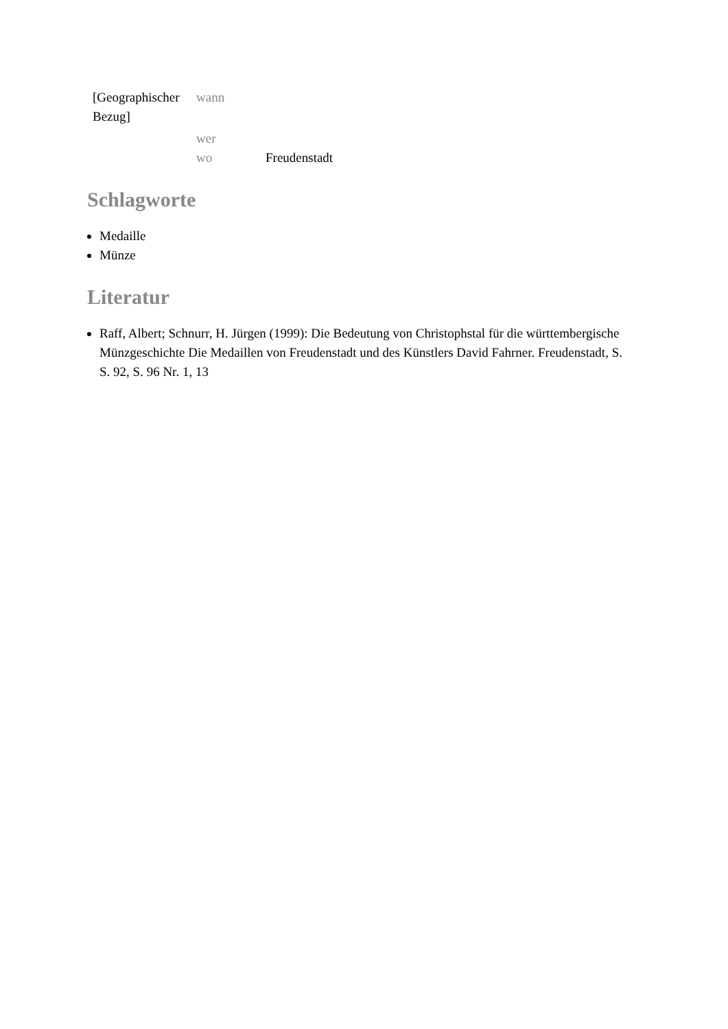| [Geographischer Bezug] | wann | |
| | wer | |
| | wo | Freudenstadt |
Schlagworte
Medaille
Münze
Literatur
Raff, Albert; Schnurr, H. Jürgen (1999): Die Bedeutung von Christophstal für die württembergische Münzgeschichte Die Medaillen von Freudenstadt und des Künstlers David Fahrner. Freudenstadt, S. S. 92, S. 96 Nr. 1, 13